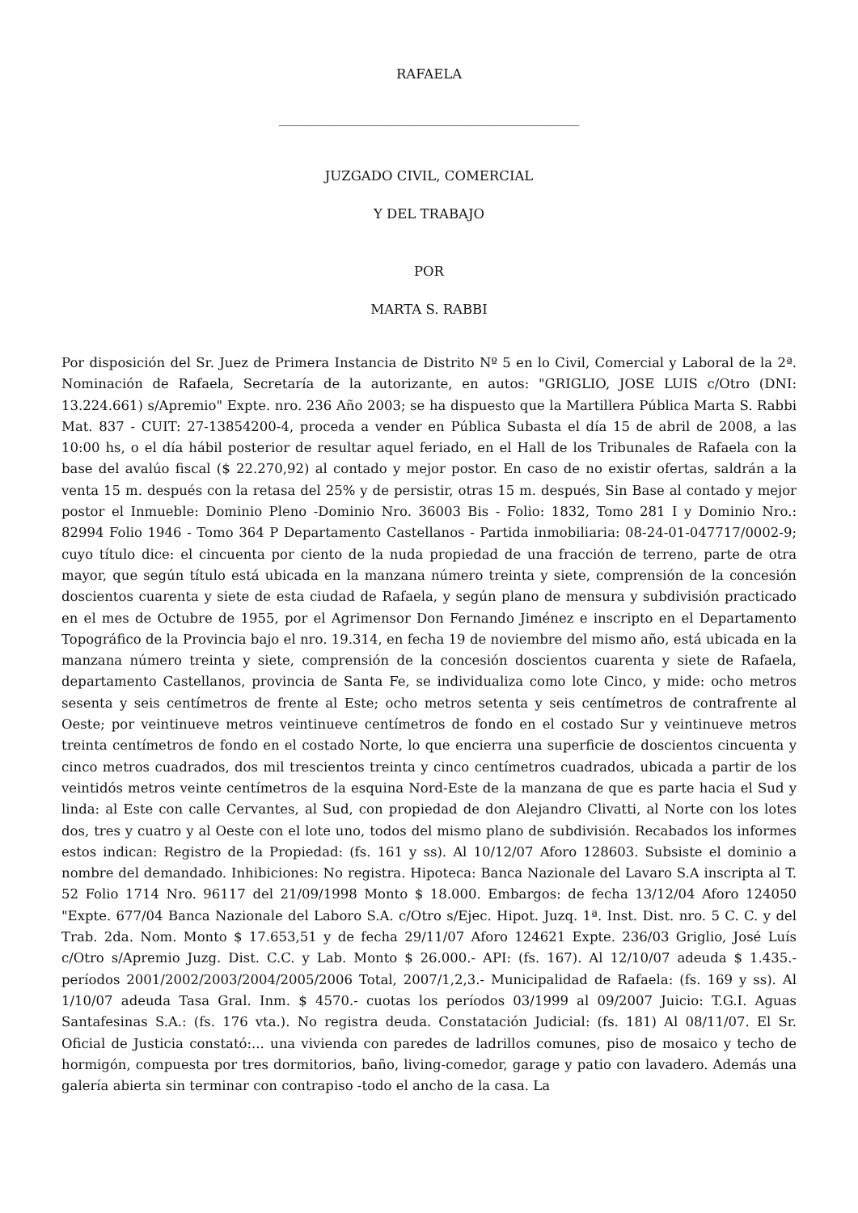RAFAELA
_____________________________________________
JUZGADO CIVIL, COMERCIAL
Y DEL TRABAJO
POR
MARTA S. RABBI
Por disposición del Sr. Juez de Primera Instancia de Distrito Nº 5 en lo Civil, Comercial y Laboral de la 2ª. Nominación de Rafaela, Secretaría de la autorizante, en autos: "GRIGLIO, JOSE LUIS c/Otro (DNI: 13.224.661) s/Apremio" Expte. nro. 236 Año 2003; se ha dispuesto que la Martillera Pública Marta S. Rabbi Mat. 837 - CUIT: 27-13854200-4, proceda a vender en Pública Subasta el día 15 de abril de 2008, a las 10:00 hs, o el día hábil posterior de resultar aquel feriado, en el Hall de los Tribunales de Rafaela con la base del avalúo fiscal ($ 22.270,92) al contado y mejor postor. En caso de no existir ofertas, saldrán a la venta 15 m. después con la retasa del 25% y de persistir, otras 15 m. después, Sin Base al contado y mejor postor el Inmueble: Dominio Pleno -Dominio Nro. 36003 Bis - Folio: 1832, Tomo 281 I y Dominio Nro.: 82994 Folio 1946 - Tomo 364 P Departamento Castellanos - Partida inmobiliaria: 08-24-01-047717/0002-9; cuyo título dice: el cincuenta por ciento de la nuda propiedad de una fracción de terreno, parte de otra mayor, que según título está ubicada en la manzana número treinta y siete, comprensión de la concesión doscientos cuarenta y siete de esta ciudad de Rafaela, y según plano de mensura y subdivisión practicado en el mes de Octubre de 1955, por el Agrimensor Don Fernando Jiménez e inscripto en el Departamento Topográfico de la Provincia bajo el nro. 19.314, en fecha 19 de noviembre del mismo año, está ubicada en la manzana número treinta y siete, comprensión de la concesión doscientos cuarenta y siete de Rafaela, departamento Castellanos, provincia de Santa Fe, se individualiza como lote Cinco, y mide: ocho metros sesenta y seis centímetros de frente al Este; ocho metros setenta y seis centímetros de contrafrente al Oeste; por veintinueve metros veintinueve centímetros de fondo en el costado Sur y veintinueve metros treinta centímetros de fondo en el costado Norte, lo que encierra una superficie de doscientos cincuenta y cinco metros cuadrados, dos mil trescientos treinta y cinco centímetros cuadrados, ubicada a partir de los veintidós metros veinte centímetros de la esquina Nord-Este de la manzana de que es parte hacia el Sud y linda: al Este con calle Cervantes, al Sud, con propiedad de don Alejandro Clivatti, al Norte con los lotes dos, tres y cuatro y al Oeste con el lote uno, todos del mismo plano de subdivisión. Recabados los informes estos indican: Registro de la Propiedad: (fs. 161 y ss). Al 10/12/07 Aforo 128603. Subsiste el dominio a nombre del demandado. Inhibiciones: No registra. Hipoteca: Banca Nazionale del Lavaro S.A inscripta al T. 52 Folio 1714 Nro. 96117 del 21/09/1998 Monto $ 18.000. Embargos: de fecha 13/12/04 Aforo 124050 "Expte. 677/04 Banca Nazionale del Laboro S.A. c/Otro s/Ejec. Hipot. Juzq. 1ª. Inst. Dist. nro. 5 C. C. y del Trab. 2da. Nom. Monto $ 17.653,51 y de fecha 29/11/07 Aforo 124621 Expte. 236/03 Griglio, José Luís c/Otro s/Apremio Juzg. Dist. C.C. y Lab. Monto $ 26.000.- API: (fs. 167). Al 12/10/07 adeuda $ 1.435.- períodos 2001/2002/2003/2004/2005/2006 Total, 2007/1,2,3.- Municipalidad de Rafaela: (fs. 169 y ss). Al 1/10/07 adeuda Tasa Gral. Inm. $ 4570.- cuotas los períodos 03/1999 al 09/2007 Juicio: T.G.I. Aguas Santafesinas S.A.: (fs. 176 vta.). No registra deuda. Constatación Judicial: (fs. 181) Al 08/11/07. El Sr. Oficial de Justicia constató:... una vivienda con paredes de ladrillos comunes, piso de mosaico y techo de hormigón, compuesta por tres dormitorios, baño, living-comedor, garage y patio con lavadero. Además una galería abierta sin terminar con contrapiso -todo el ancho de la casa. La